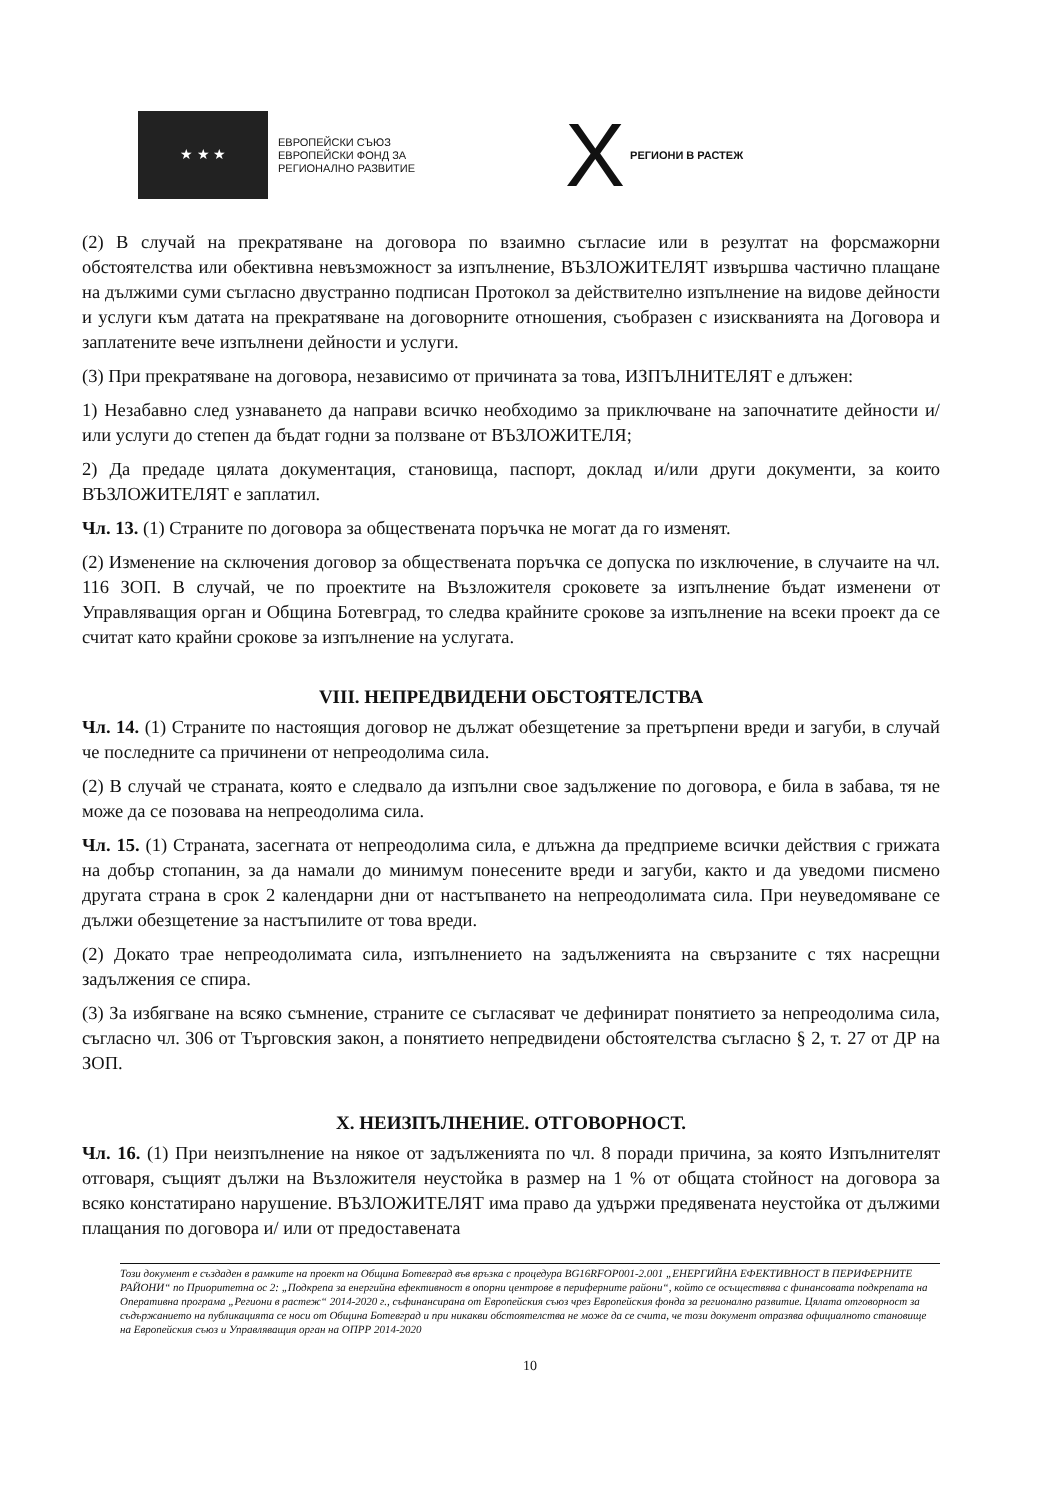★ ★ ★
ЕВРОПЕЙСКИ СЪЮЗ
ЕВРОПЕЙСКИ ФОНД ЗА
РЕГИОНАЛНО РАЗВИТИЕ
X РЕГИОНИ В РАСТЕЖ
(2) В случай на прекратяване на договора по взаимно съгласие или в резултат на форсмажорни обстоятелства или обективна невъзможност за изпълнение, ВЪЗЛОЖИТЕЛЯТ извършва частично плащане на дължими суми съгласно двустранно подписан Протокол за действително изпълнение на видове дейности и услуги към датата на прекратяване на договорните отношения, съобразен с изискванията на Договора и заплатените вече изпълнени дейности и услуги.
(3) При прекратяване на договора, независимо от причината за това, ИЗПЪЛНИТЕЛЯТ е длъжен:
1) Незабавно след узнаването да направи всичко необходимо за приключване на започнатите дейности и/или услуги до степен да бъдат годни за ползване от ВЪЗЛОЖИТЕЛЯ;
2) Да предаде цялата документация, становища, паспорт, доклад и/или други документи, за които ВЪЗЛОЖИТЕЛЯТ е заплатил.
Чл. 13. (1) Страните по договора за обществената поръчка не могат да го изменят.
(2) Изменение на сключения договор за обществената поръчка се допуска по изключение, в случаите на чл. 116 ЗОП. В случай, че по проектите на Възложителя сроковете за изпълнение бъдат изменени от Управляващия орган и Община Ботевград, то следва крайните срокове за изпълнение на всеки проект да се считат като крайни срокове за изпълнение на услугата.
VIII. НЕПРЕДВИДЕНИ ОБСТОЯТЕЛСТВА
Чл. 14. (1) Страните по настоящия договор не дължат обезщетение за претърпени вреди и загуби, в случай че последните са причинени от непреодолима сила.
(2) В случай че страната, която е следвало да изпълни свое задължение по договора, е била в забава, тя не може да се позовава на непреодолима сила.
Чл. 15. (1) Страната, засегната от непреодолима сила, е длъжна да предприеме всички действия с грижата на добър стопанин, за да намали до минимум понесените вреди и загуби, както и да уведоми писмено другата страна в срок 2 календарни дни от настъпването на непреодолимата сила. При неуведомяване се дължи обезщетение за настъпилите от това вреди.
(2) Докато трае непреодолимата сила, изпълнението на задълженията на свързаните с тях насрещни задължения се спира.
(3) За избягване на всяко съмнение, страните се съгласяват че дефинират понятието за непреодолима сила, съгласно чл. 306 от Търговския закон, а понятието непредвидени обстоятелства съгласно § 2, т. 27 от ДР на ЗОП.
X. НЕИЗПЪЛНЕНИЕ. ОТГОВОРНОСТ.
Чл. 16. (1) При неизпълнение на някое от задълженията по чл. 8 поради причина, за която Изпълнителят отговаря, същият дължи на Възложителя неустойка в размер на 1 % от общата стойност на договора за всяко констатирано нарушение. ВЪЗЛОЖИТЕЛЯТ има право да удържи предявената неустойка от дължими плащания по договора и/ или от предоставената
Този документ е създаден в рамките на проект на Община Ботевград във връзка с процедура BG16RFOP001-2.001 „ЕНЕРГИЙНА ЕФЕКТИВНОСТ В ПЕРИФЕРНИТЕ РАЙОНИ“ по Приоритетна ос 2: „Подкрепа за енергийна ефективност в опорни центрове в периферните райони“, който се осъществява с финансовата подкрепата на Оперативна програма „Региони в растеж“ 2014-2020 г., съфинансирана от Европейския съюз чрез Европейския фонда за регионално развитие. Цялата отговорност за съдържанието на публикацията се носи от Община Ботевград и при никакви обстоятелства не може да се счита, че този документ отразява официалното становище на Европейския съюз и Управляващия орган на ОПРР 2014-2020
10